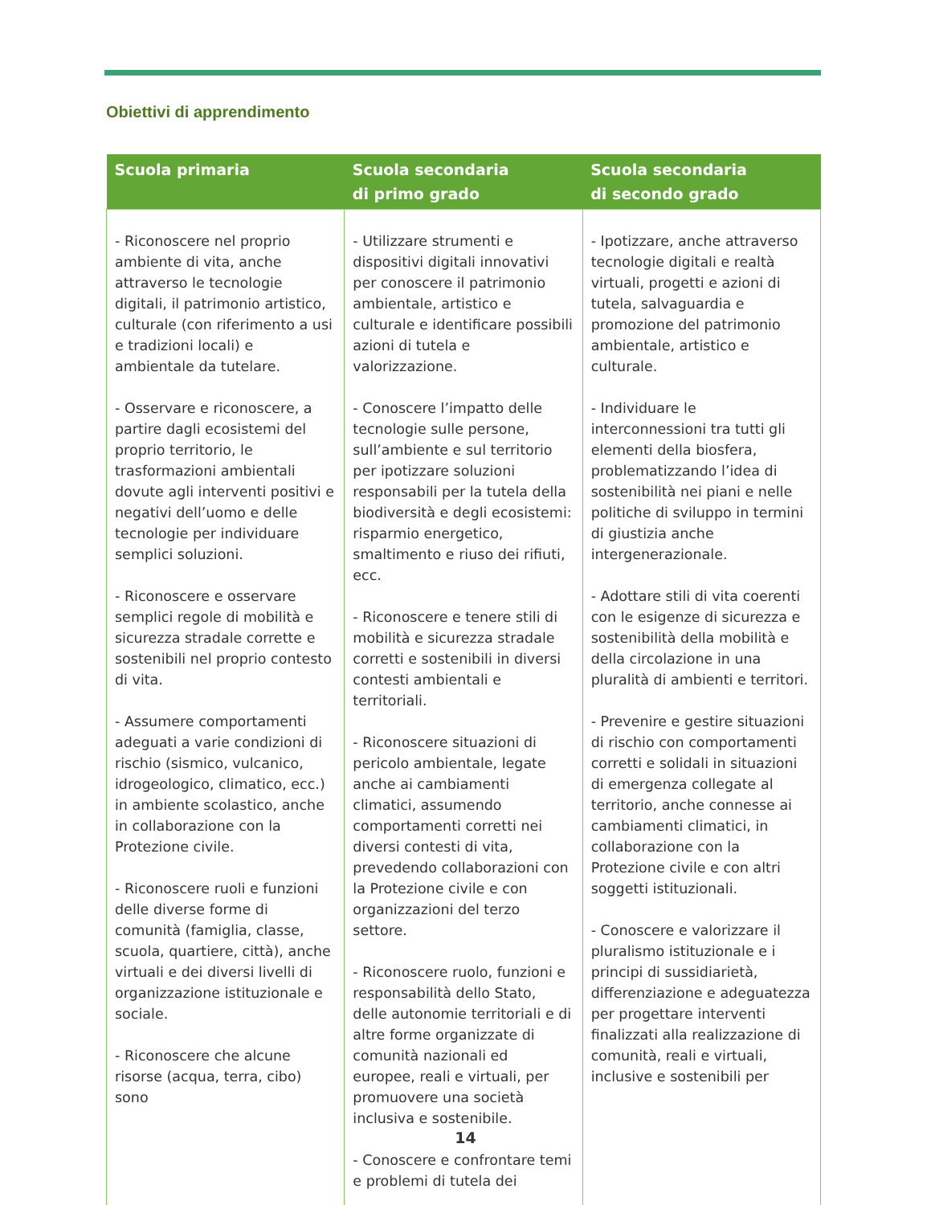Obiettivi di apprendimento
| Scuola primaria | Scuola secondaria di primo grado | Scuola secondaria di secondo grado |
| --- | --- | --- |
| - Riconoscere nel proprio ambiente di vita, anche attraverso le tecnologie digitali, il patrimonio artistico, culturale (con riferimento a usi e tradizioni locali) e ambientale da tutelare. - Osservare e riconoscere, a partire dagli ecosistemi del proprio territorio, le trasformazioni ambientali dovute agli interventi positivi e negativi dell’uomo e delle tecnologie per individuare semplici soluzioni. - Riconoscere e osservare semplici regole di mobilità e sicurezza stradale corrette e sostenibili nel proprio contesto di vita. - Assumere comportamenti adeguati a varie condizioni di rischio (sismico, vulcanico, idrogeologico, climatico, ecc.) in ambiente scolastico, anche in collaborazione con la Protezione civile. - Riconoscere ruoli e funzioni delle diverse forme di comunità (famiglia, classe, scuola, quartiere, città), anche virtuali e dei diversi livelli di organizzazione istituzionale e sociale. - Riconoscere che alcune risorse (acqua, terra, cibo) sono | - Utilizzare strumenti e dispositivi digitali innovativi per conoscere il patrimonio ambientale, artistico e culturale e identificare possibili azioni di tutela e valorizzazione. - Conoscere l’impatto delle tecnologie sulle persone, sull’ambiente e sul territorio per ipotizzare soluzioni responsabili per la tutela della biodiversità e degli ecosistemi: risparmio energetico, smaltimento e riuso dei rifiuti, ecc. - Riconoscere e tenere stili di mobilità e sicurezza stradale corretti e sostenibili in diversi contesti ambientali e territoriali. - Riconoscere situazioni di pericolo ambientale, legate anche ai cambiamenti climatici, assumendo comportamenti corretti nei diversi contesti di vita, prevedendo collaborazioni con la Protezione civile e con organizzazioni del terzo settore. - Riconoscere ruolo, funzioni e responsabilità dello Stato, delle autonomie territoriali e di altre forme organizzate di comunità nazionali ed europee, reali e virtuali, per promuovere una società inclusiva e sostenibile. - Conoscere e confrontare temi e problemi di tutela dei | - Ipotizzare, anche attraverso tecnologie digitali e realtà virtuali, progetti e azioni di tutela, salvaguardia e promozione del patrimonio ambientale, artistico e culturale. - Individuare le interconnessioni tra tutti gli elementi della biosfera, problematizzando l’idea di sostenibilità nei piani e nelle politiche di sviluppo in termini di giustizia anche intergenerazionale. - Adottare stili di vita coerenti con le esigenze di sicurezza e sostenibilità della mobilità e della circolazione in una pluralità di ambienti e territori. - Prevenire e gestire situazioni di rischio con comportamenti corretti e solidali in situazioni di emergenza collegate al territorio, anche connesse ai cambiamenti climatici, in collaborazione con la Protezione civile e con altri soggetti istituzionali. - Conoscere e valorizzare il pluralismo istituzionale e i principi di sussidiarietà, differenziazione e adeguatezza per progettare interventi finalizzati alla realizzazione di comunità, reali e virtuali, inclusive e sostenibili per |
14